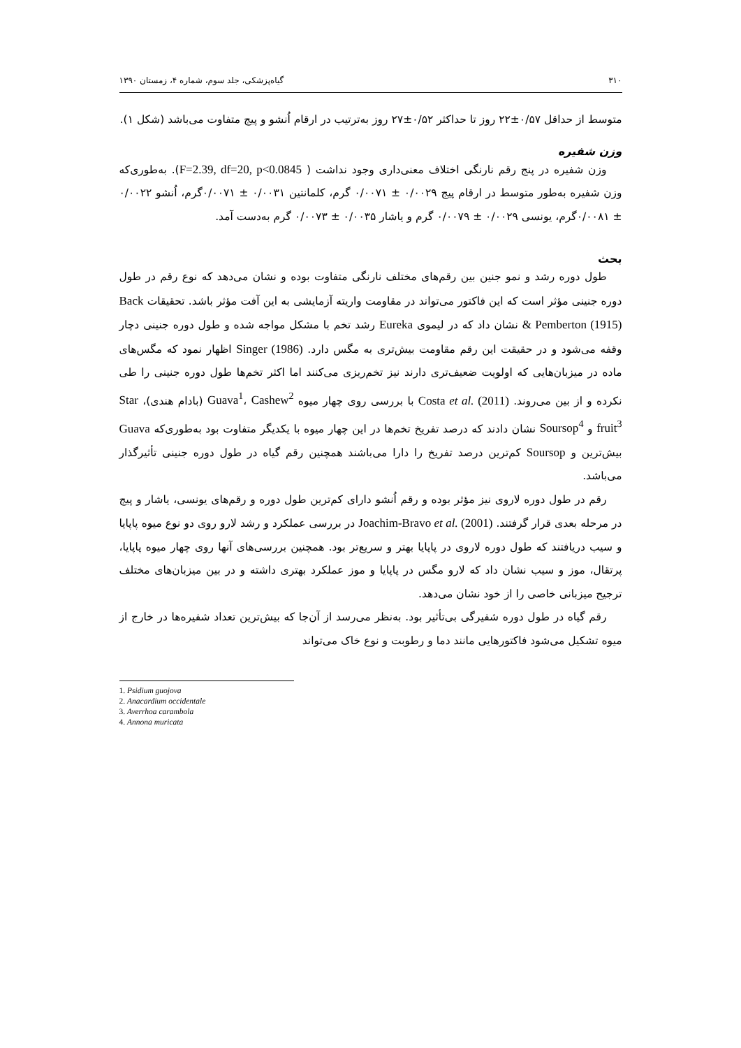۳۱۰ گیاه‌پزشکی، جلد سوم، شماره ۴، زمستان ۱۳۹۰
متوسط از حداقل ۰/۵۷±۲۲ روز تا حداکثر ۰/۵۲±۲۷ روز به‌ترتیب در ارقام اُنشو و پیج متفاوت می‌باشد (شکل ۱).
وزن شفیره
وزن شفیره در پنج رقم نارنگی اختلاف معنی‌داری وجود نداشت ( F=2.39, df=20, p<0.0845). به‌طوری‌که وزن شفیره به‌طور متوسط در ارقام پیج ۰/۰۰۲۹ ± ۰/۰۰۷۱ گرم، کلمانتین ۰/۰۰۳۱ ± ۰/۰۰۷۱گرم، اُنشو ۰/۰۰۲۲ ± ۰/۰۰۸۱گرم، یونسی ۰/۰۰۲۹ ± ۰/۰۰۷۹ گرم و یاشار ۰/۰۰۳۵ ± ۰/۰۰۷۳ گرم به‌دست آمد.
بحث
طول دوره رشد و نمو جنین بین رقم‌های مختلف نارنگی متفاوت بوده و نشان می‌دهد که نوع رقم در طول دوره جنینی مؤثر است که این فاکتور می‌تواند در مقاومت واریته آزمایشی به این آفت مؤثر باشد. تحقیقات Back & Pemberton (1915) نشان داد که در لیموی Eureka رشد تخم با مشکل مواجه شده و طول دوره جنینی دچار وقفه می‌شود و در حقیقت این رقم مقاومت بیش‌تری به مگس دارد. Singer (1986) اظهار نمود که مگس‌های ماده در میزبان‌هایی که اولویت ضعیف‌تری دارند نیز تخم‌ریزی می‌کنند اما اکثر تخم‌ها طول دوره جنینی را طی نکرده و از بین می‌روند. Costa et al. (2011) با بررسی روی چهار میوه Guava<sup>1</sup>، Cashew<sup>2</sup> (بادام هندی)، Star fruit<sup>3</sup> و Soursop<sup>4</sup> نشان دادند که درصد تفریخ تخم‌ها در این چهار میوه با یکدیگر متفاوت بود به‌طوری‌که Guava بیش‌ترین و Soursop کم‌ترین درصد تفریخ را دارا می‌باشند همچنین رقم گیاه در طول دوره جنینی تأثیرگذار می‌باشد.
رقم در طول دوره لاروی نیز مؤثر بوده و رقم اُنشو دارای کم‌ترین طول دوره و رقم‌های یونسی، یاشار و پیج در مرحله بعدی قرار گرفتند. Joachim-Bravo et al. (2001) در بررسی عملکرد و رشد لارو روی دو نوع میوه پاپایا و سیب دریافتند که طول دوره لاروی در پاپایا بهتر و سریع‌تر بود. همچنین بررسی‌های آنها روی چهار میوه پاپایا، پرتقال، موز و سیب نشان داد که لارو مگس در پاپایا و موز عملکرد بهتری داشته و در بین میزبان‌های مختلف ترجیح میزبانی خاصی را از خود نشان می‌دهد.
رقم گیاه در طول دوره شفیرگی بی‌تأثیر بود. به‌نظر می‌رسد از آن‌جا که بیش‌ترین تعداد شفیره‌ها در خارج از میوه تشکیل می‌شود فاکتورهایی مانند دما و رطوبت و نوع خاک می‌تواند
1. Psidium guojova
2. Anacardium occidentale
3. Averrhoa carambola
4. Annona muricata